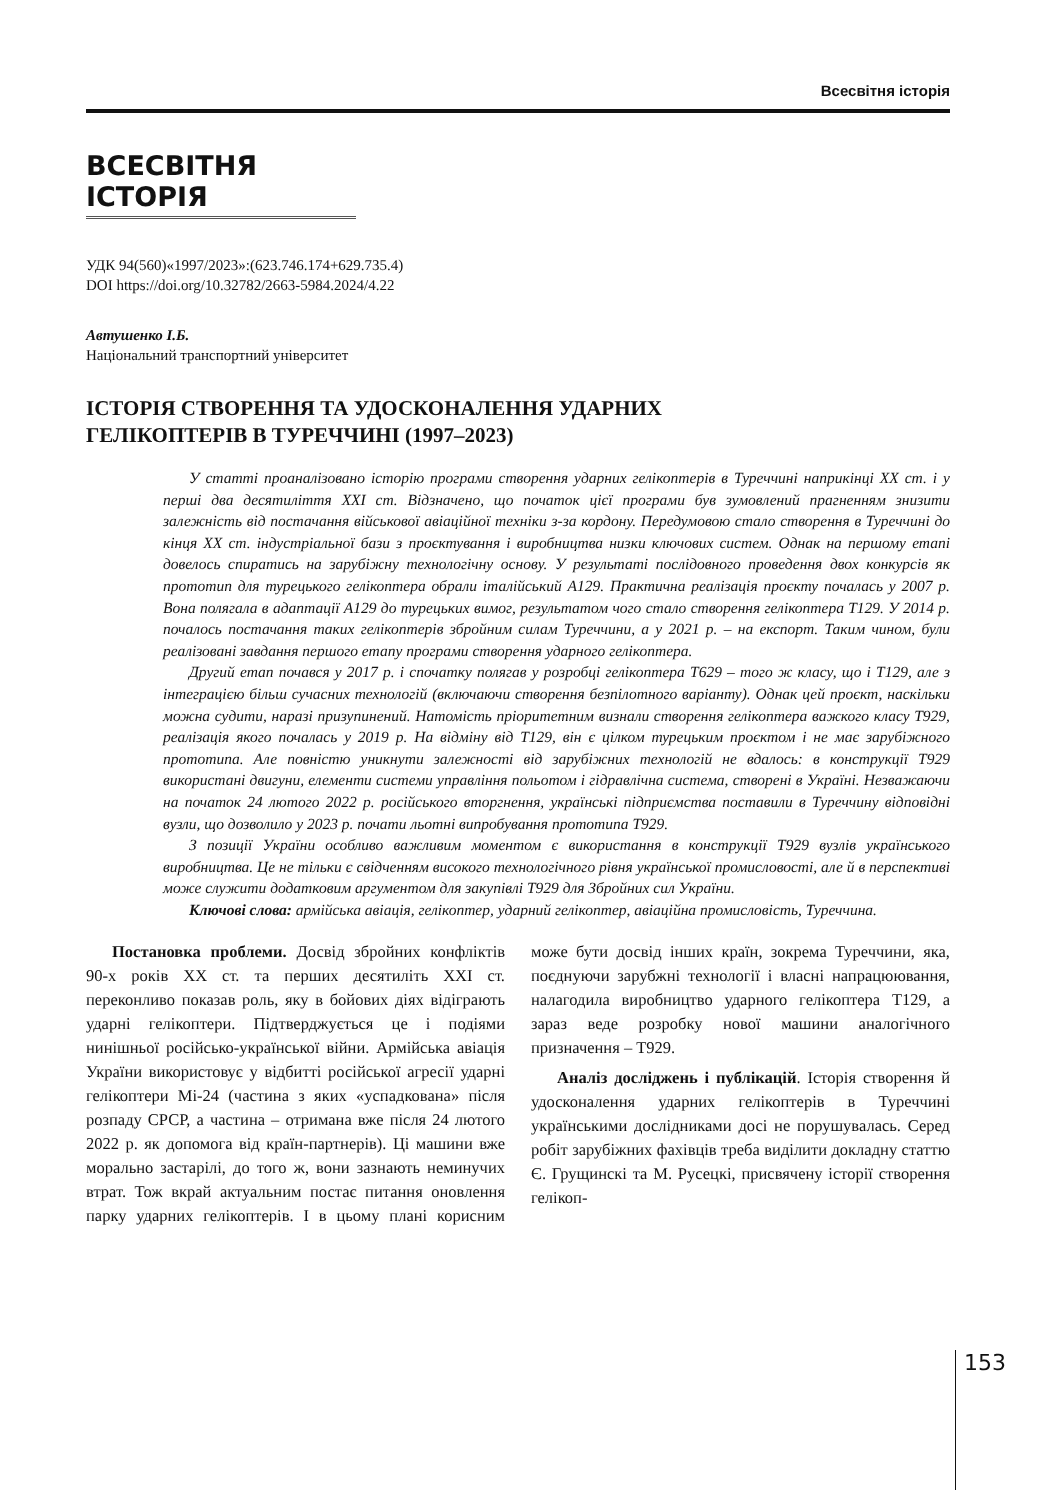Всесвітня історія
ВСЕСВІТНЯ ІСТОРІЯ
УДК 94(560)«1997/2023»:(623.746.174+629.735.4)
DOI https://doi.org/10.32782/2663-5984.2024/4.22
Автушенко І.Б.
Національний транспортний університет
ІСТОРІЯ СТВОРЕННЯ ТА УДОСКОНАЛЕННЯ УДАРНИХ
ГЕЛІКОПТЕРІВ В ТУРЕЧЧИНІ (1997–2023)
У статті проаналізовано історію програми створення ударних гелікоптерів в Туреччині наприкінці XX ст. і у перші два десятиліття XXI ст. Відзначено, що початок цієї програми був зумовлений прагненням знизити залежність від постачання військової авіаційної техніки з-за кордону. Передумовою стало створення в Туреччині до кінця XX ст. індустріальної бази з проєктування і виробництва низки ключових систем. Однак на першому етапі довелось спиратись на зарубіжну технологічну основу. У результаті послідовного проведення двох конкурсів як прототип для турецького гелікоптера обрали італійський A129. Практична реалізація проєкту почалась у 2007 р. Вона полягала в адаптації A129 до турецьких вимог, результатом чого стало створення гелікоптера T129. У 2014 р. почалось постачання таких гелікоптерів збройним силам Туреччини, а у 2021 р. – на експорт. Таким чином, були реалізовані завдання першого етапу програми створення ударного гелікоптера.
Другий етап почався у 2017 р. і спочатку полягав у розробці гелікоптера T629 – того ж класу, що і T129, але з інтеграцією більш сучасних технологій (включаючи створення безпілотного варіанту). Однак цей проєкт, наскільки можна судити, наразі призупинений. Натомість пріоритетним визнали створення гелікоптера важкого класу T929, реалізація якого почалась у 2019 р. На відміну від T129, він є цілком турецьким проєктом і не має зарубіжного прототипа. Але повністю уникнути залежності від зарубіжних технологій не вдалось: в конструкції T929 використані двигуни, елементи системи управління польотом і гідравлічна система, створені в Україні. Незважаючи на початок 24 лютого 2022 р. російського вторгнення, українські підприємства поставили в Туреччину відповідні вузли, що дозволило у 2023 р. почати льотні випробування прототипа T929.
З позиції України особливо важливим моментом є використання в конструкції T929 вузлів українського виробництва. Це не тільки є свідченням високого технологічного рівня української промисловості, але й в перспективі може служити додатковим аргументом для закупівлі T929 для Збройних сил України.
Ключові слова: армійська авіація, гелікоптер, ударний гелікоптер, авіаційна промисловість, Туреччина.
Постановка проблеми. Досвід збройних конфліктів 90-х років XX ст. та перших десятиліть XXI ст. переконливо показав роль, яку в бойових діях відіграють ударні гелікоптери. Підтверджується це і подіями нинішньої російсько-української війни. Армійська авіація України використовує у відбитті російської агресії ударні гелікоптери Мі-24 (частина з яких «успадкована» після розпаду СРСР, а частина – отримана вже після 24 лютого 2022 р. як допомога від країн-партнерів). Ці машини вже морально застарілі, до того ж, вони зазнають неминучих втрат. Тож вкрай актуальним постає питання оновлення парку ударних гелікоптерів. І в цьому плані корисним може бути досвід інших країн, зокрема Туреччини, яка, поєднуючи зарубжні технології і власні напрацюювання, налагодила виробництво ударного гелікоптера T129, а зараз веде розробку нової машини аналогічного призначення – T929.
Аналіз досліджень і публікацій. Історія створення й удосконалення ударних гелікоптерів в Туреччині українськими дослідниками досі не порушувалась. Серед робіт зарубіжних фахівців треба виділити докладну статтю Є. Грущинскі та М. Русецкі, присвячену історії створення гелікоп-
153